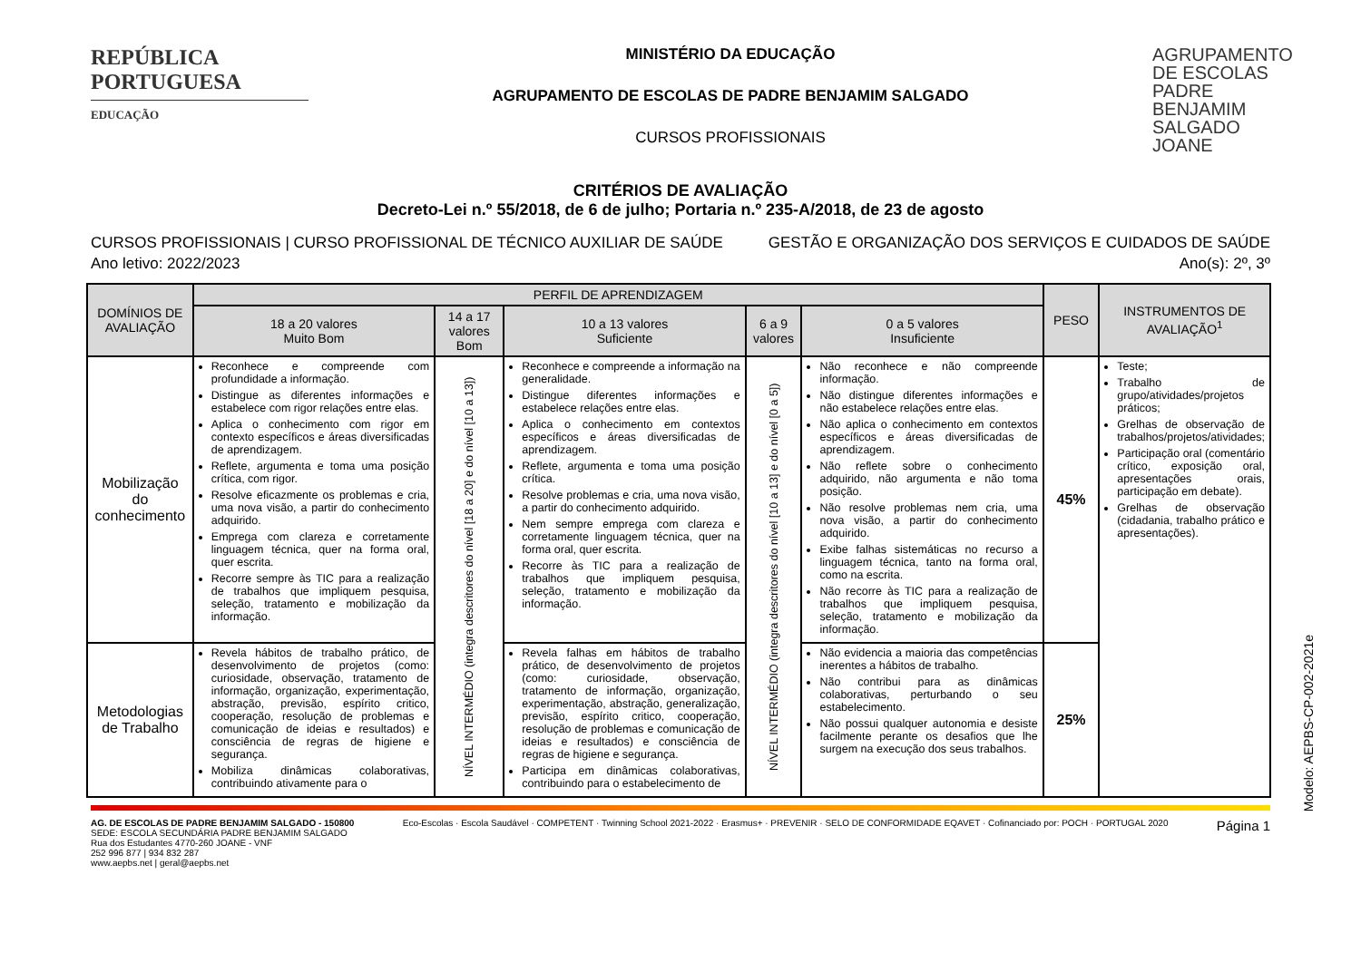REPÚBLICA PORTUGUESA
EDUCAÇÃO
MINISTÉRIO DA EDUCAÇÃO
AGRUPAMENTO DE ESCOLAS DE PADRE BENJAMIM SALGADO
CURSOS PROFISSIONAIS
AGRUPAMENTO DE ESCOLAS PADRE BENJAMIM SALGADO JOANE
CRITÉRIOS DE AVALIAÇÃO
Decreto-Lei n.º 55/2018, de 6 de julho; Portaria n.º 235-A/2018, de 23 de agosto
CURSOS PROFISSIONAIS | CURSO PROFISSIONAL DE TÉCNICO AUXILIAR DE SAÚDE
Ano letivo: 2022/2023
GESTÃO E ORGANIZAÇÃO DOS SERVIÇOS E CUIDADOS DE SAÚDE
Ano(s): 2º, 3º
| DOMÍNIOS DE AVALIAÇÃO | PERFIL DE APRENDIZAGEM | | | | | PESO | INSTRUMENTOS DE AVALIAÇÃO<sup>1</sup> |
| --- | --- | --- | --- | --- | --- | --- | --- |
| | 18 a 20 valores Muito Bom | 14 a 17 valores Bom | 10 a 13 valores Suficiente | 6 a 9 valores | 0 a 5 valores Insuficiente | | |
| Mobilização do conhecimento | Reconhece e compreende com profundidade a informação. Distingue as diferentes informações e estabelece com rigor relações entre elas. Aplica o conhecimento com rigor em contexto específicos e áreas diversificadas de aprendizagem. Reflete, argumenta e toma uma posição crítica, com rigor. Resolve eficazmente os problemas e cria, uma nova visão, a partir do conhecimento adquirido. Emprega com clareza e corretamente linguagem técnica, quer na forma oral, quer escrita. Recorre sempre às TIC para a realização de trabalhos que impliquem pesquisa, seleção, tratamento e mobilização da informação. | NÍVEL INTERMÉDIO (integra descritores do nível [18 a 20] e do nível [10 a 13]) | Reconhece e compreende a informação na generalidade. Distingue diferentes informações e estabelece relações entre elas. Aplica o conhecimento em contextos específicos e áreas diversificadas de aprendizagem. Reflete, argumenta e toma uma posição crítica. Resolve problemas e cria, uma nova visão, a partir do conhecimento adquirido. Nem sempre emprega com clareza e corretamente linguagem técnica, quer na forma oral, quer escrita. Recorre às TIC para a realização de trabalhos que impliquem pesquisa, seleção, tratamento e mobilização da informação. | NÍVEL INTERMÉDIO (integra descritores do nível [10 a 13] e do nível [0 a 5]) | Não reconhece e não compreende informação. Não distingue diferentes informações e não estabelece relações entre elas. Não aplica o conhecimento em contextos específicos e áreas diversificadas de aprendizagem. Não reflete sobre o conhecimento adquirido, não argumenta e não toma posição. Não resolve problemas nem cria, uma nova visão, a partir do conhecimento adquirido. Exibe falhas sistemáticas no recurso a linguagem técnica, tanto na forma oral, como na escrita. Não recorre às TIC para a realização de trabalhos que impliquem pesquisa, seleção, tratamento e mobilização da informação. | 45% | Teste; Trabalho de grupo/atividades/projetos práticos; Grelhas de observação de trabalhos/projetos/atividades; Participação oral (comentário crítico, exposição oral, apresentações orais, participação em debate). Grelhas de observação (cidadania, trabalho prático e apresentações). |
| Metodologias de Trabalho | Revela hábitos de trabalho prático, de desenvolvimento de projetos (como: curiosidade, observação, tratamento de informação, organização, experimentação, abstração, previsão, espírito critico, cooperação, resolução de problemas e comunicação de ideias e resultados) e consciência de regras de higiene e segurança. Mobiliza dinâmicas colaborativas, contribuindo ativamente para o | | Revela falhas em hábitos de trabalho prático, de desenvolvimento de projetos (como: curiosidade, observação, tratamento de informação, organização, experimentação, abstração, generalização, previsão, espírito critico, cooperação, resolução de problemas e comunicação de ideias e resultados) e consciência de regras de higiene e segurança. Participa em dinâmicas colaborativas, contribuindo para o estabelecimento de | | Não evidencia a maioria das competências inerentes a hábitos de trabalho. Não contribui para as dinâmicas colaborativas, perturbando o seu estabelecimento. Não possui qualquer autonomia e desiste facilmente perante os desafios que lhe surgem na execução dos seus trabalhos. | 25% | |
Modelo: AEPBS-CP-002-2021e
AG. DE ESCOLAS DE PADRE BENJAMIM SALGADO - 150800
SEDE: ESCOLA SECUNDÁRIA PADRE BENJAMIM SALGADO
Rua dos Estudantes 4770-260 JOANE - VNF
252 996 877 | 934 832 287
www.aepbs.net | geral@aepbs.net
Eco-Escolas · Escola Saudável · COMPETENT · Twinning School 2021-2022 · Erasmus+ · PREVENIR · SELO DE CONFORMIDADE EQAVET · Cofinanciado por: POCH · PORTUGAL 2020
Página 1